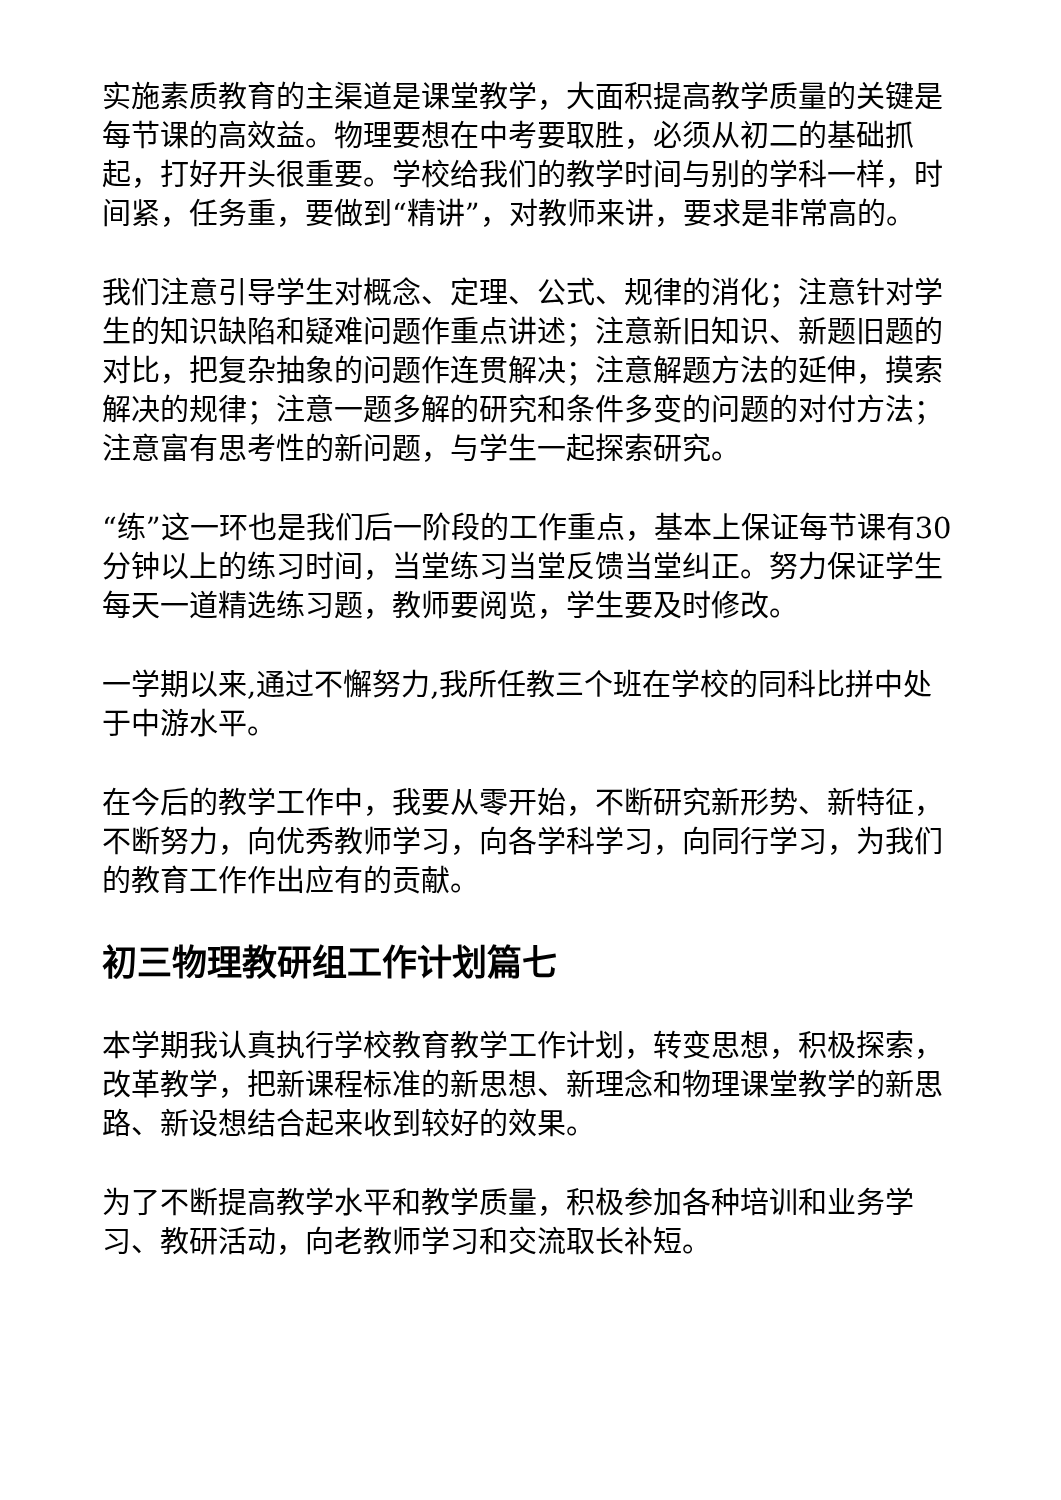实施素质教育的主渠道是课堂教学，大面积提高教学质量的关键是每节课的高效益。物理要想在中考要取胜，必须从初二的基础抓起，打好开头很重要。学校给我们的教学时间与别的学科一样，时间紧，任务重，要做到“精讲”，对教师来讲，要求是非常高的。
我们注意引导学生对概念、定理、公式、规律的消化；注意针对学生的知识缺陷和疑难问题作重点讲述；注意新旧知识、新题旧题的对比，把复杂抽象的问题作连贯解决；注意解题方法的延伸，摸索解决的规律；注意一题多解的研究和条件多变的问题的对付方法；注意富有思考性的新问题，与学生一起探索研究。
“练”这一环也是我们后一阶段的工作重点，基本上保证每节课有30分钟以上的练习时间，当堂练习当堂反馈当堂纠正。努力保证学生每天一道精选练习题，教师要阅览，学生要及时修改。
一学期以来,通过不懈努力,我所任教三个班在学校的同科比拼中处于中游水平。
在今后的教学工作中，我要从零开始，不断研究新形势、新特征，不断努力，向优秀教师学习，向各学科学习，向同行学习，为我们的教育工作作出应有的贡献。
初三物理教研组工作计划篇七
本学期我认真执行学校教育教学工作计划，转变思想，积极探索，改革教学，把新课程标准的新思想、新理念和物理课堂教学的新思路、新设想结合起来收到较好的效果。
为了不断提高教学水平和教学质量，积极参加各种培训和业务学习、教研活动，向老教师学习和交流取长补短。